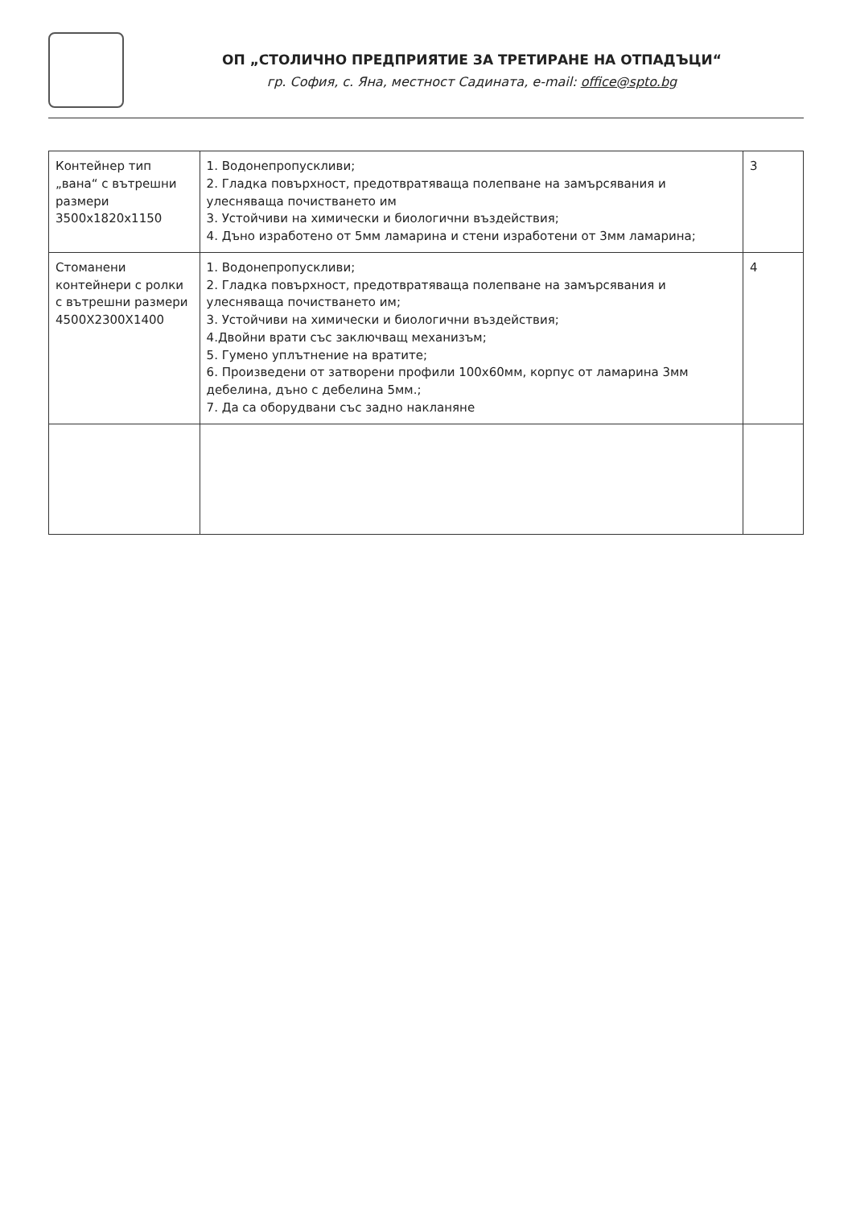ОП „СТОЛИЧНО ПРЕДПРИЯТИЕ ЗА ТРЕТИРАНЕ НА ОТПАДЪЦИ“
гр. София, с. Яна, местност Садината, e-mail: office@spto.bg
| Контейнер тип „вана“ с вътрешни размери 3500x1820x1150 | 1. Водонепропускливи; 2. Гладка повърхност, предотвратяваща полепване на замърсявания и улесняваща почистването им 3. Устойчиви на химически и биологични въздействия; 4. Дъно изработено от 5мм ламарина и стени изработени от 3мм ламарина; | 3 |
| Стоманени контейнери с ролки с вътрешни размери 4500X2300X1400 | 1. Водонепропускливи; 2. Гладка повърхност, предотвратяваща полепване на замърсявания и улесняваща почистването им; 3. Устойчиви на химически и биологични въздействия; 4.Двойни врати със заключващ механизъм; 5. Гумено уплътнение на вратите; 6. Произведени от затворени профили 100x60мм, корпус от ламарина 3мм дебелина, дъно с дебелина 5мм.; 7. Да са оборудвани със задно накланяне | 4 |